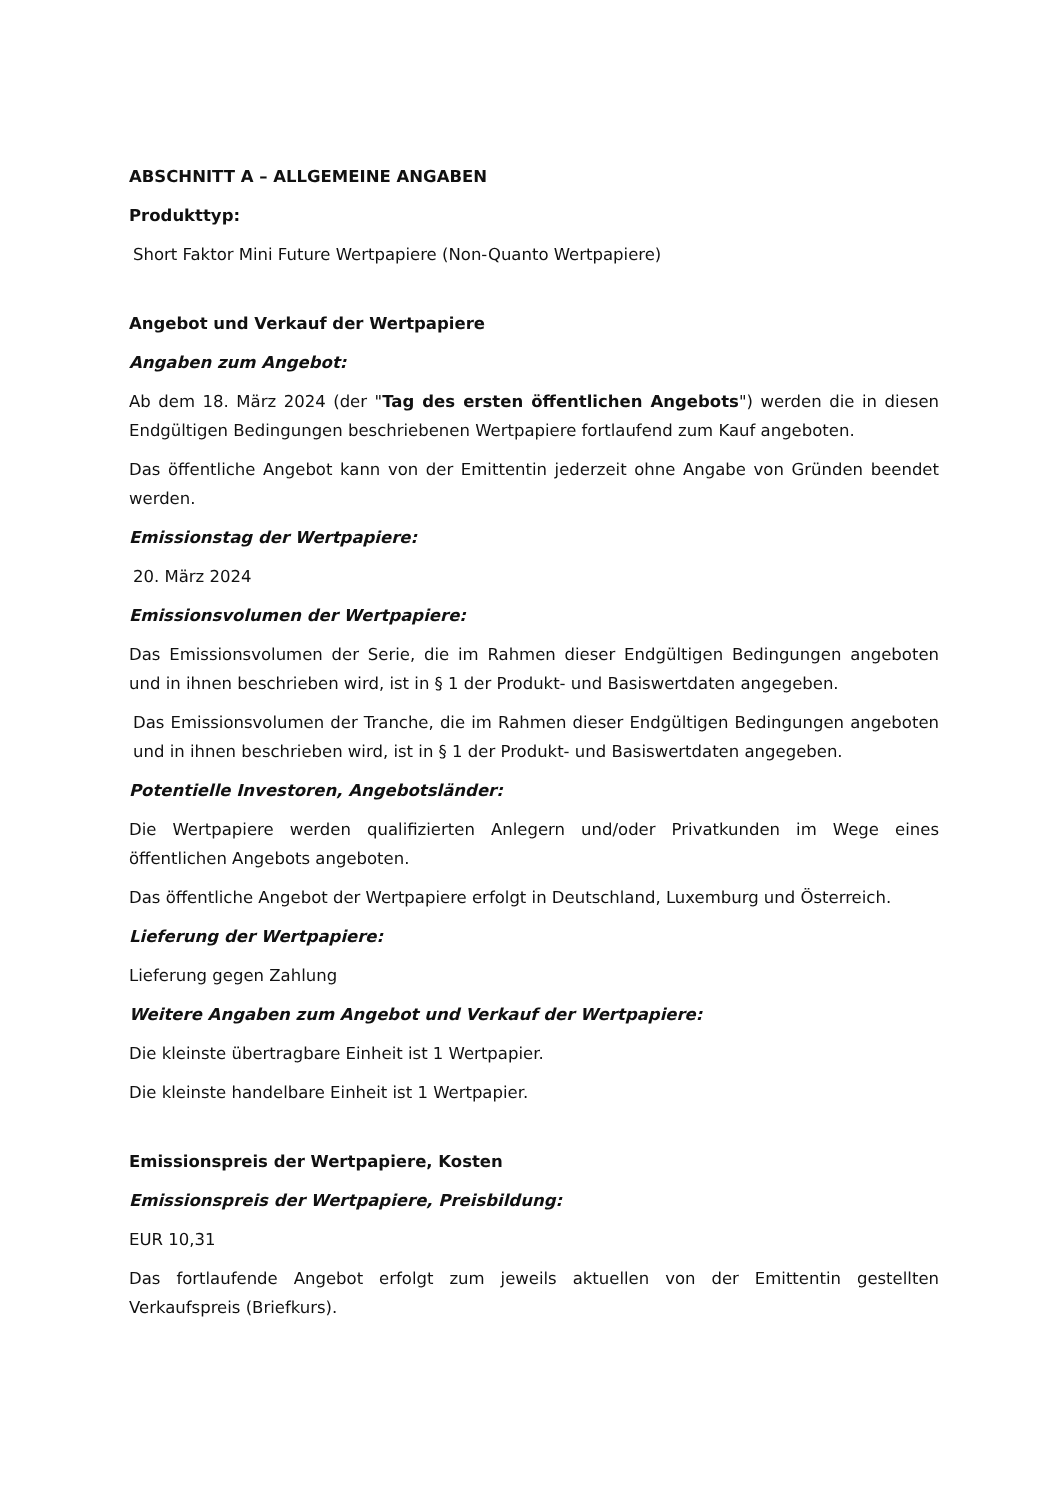ABSCHNITT A – ALLGEMEINE ANGABEN
Produkttyp:
Short Faktor Mini Future Wertpapiere (Non-Quanto Wertpapiere)
Angebot und Verkauf der Wertpapiere
Angaben zum Angebot:
Ab dem 18. März 2024 (der "Tag des ersten öffentlichen Angebots") werden die in diesen Endgültigen Bedingungen beschriebenen Wertpapiere fortlaufend zum Kauf angeboten.
Das öffentliche Angebot kann von der Emittentin jederzeit ohne Angabe von Gründen beendet werden.
Emissionstag der Wertpapiere:
20. März 2024
Emissionsvolumen der Wertpapiere:
Das Emissionsvolumen der Serie, die im Rahmen dieser Endgültigen Bedingungen angeboten und in ihnen beschrieben wird, ist in § 1 der Produkt- und Basiswertdaten angegeben.
Das Emissionsvolumen der Tranche, die im Rahmen dieser Endgültigen Bedingungen angeboten und in ihnen beschrieben wird, ist in § 1 der Produkt- und Basiswertdaten angegeben.
Potentielle Investoren, Angebotsländer:
Die Wertpapiere werden qualifizierten Anlegern und/oder Privatkunden im Wege eines öffentlichen Angebots angeboten.
Das öffentliche Angebot der Wertpapiere erfolgt in Deutschland, Luxemburg und Österreich.
Lieferung der Wertpapiere:
Lieferung gegen Zahlung
Weitere Angaben zum Angebot und Verkauf der Wertpapiere:
Die kleinste übertragbare Einheit ist 1 Wertpapier.
Die kleinste handelbare Einheit ist 1 Wertpapier.
Emissionspreis der Wertpapiere, Kosten
Emissionspreis der Wertpapiere, Preisbildung:
EUR 10,31
Das fortlaufende Angebot erfolgt zum jeweils aktuellen von der Emittentin gestellten Verkaufspreis (Briefkurs).